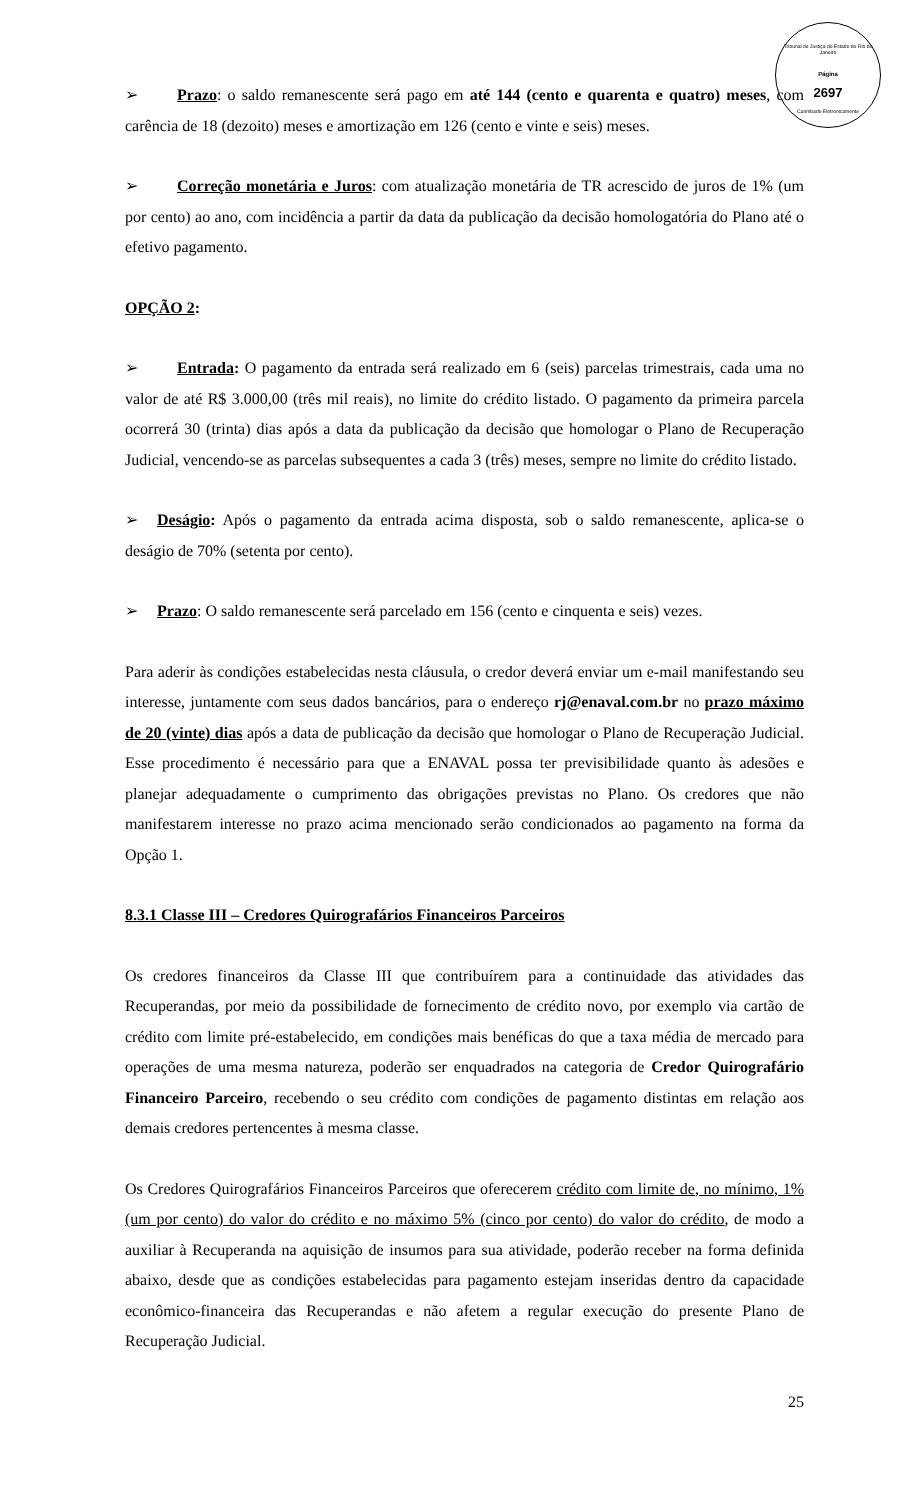Tribunal de Justiça do Estado do Rio de Janeiro
Página
2697
Carimbado Eletronicamente
➢ Prazo: o saldo remanescente será pago em até 144 (cento e quarenta e quatro) meses, com carência de 18 (dezoito) meses e amortização em 126 (cento e vinte e seis) meses.
➢ Correção monetária e Juros: com atualização monetária de TR acrescido de juros de 1% (um por cento) ao ano, com incidência a partir da data da publicação da decisão homologatória do Plano até o efetivo pagamento.
OPÇÃO 2:
➢ Entrada: O pagamento da entrada será realizado em 6 (seis) parcelas trimestrais, cada uma no valor de até R$ 3.000,00 (três mil reais), no limite do crédito listado. O pagamento da primeira parcela ocorrerá 30 (trinta) dias após a data da publicação da decisão que homologar o Plano de Recuperação Judicial, vencendo-se as parcelas subsequentes a cada 3 (três) meses, sempre no limite do crédito listado.
➢ Deságio: Após o pagamento da entrada acima disposta, sob o saldo remanescente, aplica-se o deságio de 70% (setenta por cento).
➢ Prazo: O saldo remanescente será parcelado em 156 (cento e cinquenta e seis) vezes.
Para aderir às condições estabelecidas nesta cláusula, o credor deverá enviar um e-mail manifestando seu interesse, juntamente com seus dados bancários, para o endereço rj@enaval.com.br no prazo máximo de 20 (vinte) dias após a data de publicação da decisão que homologar o Plano de Recuperação Judicial. Esse procedimento é necessário para que a ENAVAL possa ter previsibilidade quanto às adesões e planejar adequadamente o cumprimento das obrigações previstas no Plano. Os credores que não manifestarem interesse no prazo acima mencionado serão condicionados ao pagamento na forma da Opção 1.
8.3.1 Classe III – Credores Quirografários Financeiros Parceiros
Os credores financeiros da Classe III que contribuírem para a continuidade das atividades das Recuperandas, por meio da possibilidade de fornecimento de crédito novo, por exemplo via cartão de crédito com limite pré-estabelecido, em condições mais benéficas do que a taxa média de mercado para operações de uma mesma natureza, poderão ser enquadrados na categoria de Credor Quirografário Financeiro Parceiro, recebendo o seu crédito com condições de pagamento distintas em relação aos demais credores pertencentes à mesma classe.
Os Credores Quirografários Financeiros Parceiros que oferecerem crédito com limite de, no mínimo, 1% (um por cento) do valor do crédito e no máximo 5% (cinco por cento) do valor do crédito, de modo a auxiliar à Recuperanda na aquisição de insumos para sua atividade, poderão receber na forma definida abaixo, desde que as condições estabelecidas para pagamento estejam inseridas dentro da capacidade econômico-financeira das Recuperandas e não afetem a regular execução do presente Plano de Recuperação Judicial.
25